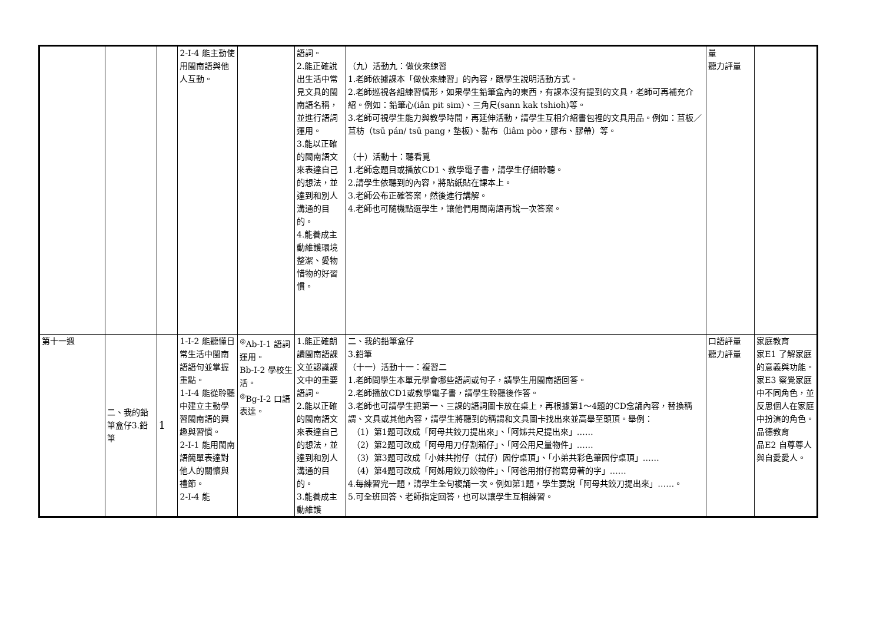| | | | 2-Ⅰ-4 能主動使用閩南語與他人互動。 | | 語詞。 2.能正確說出生活中常見文具的閩南語名稱，並進行語詞運用。 3.能以正確的閩南語文來表達自己的想法，並達到和別人溝通的目的。 4.能養成主動維護環境整潔、愛物惜物的好習慣。 | （九）活動九：做伙來練習 1.老師依據課本「做伙來練習」的內容，跟學生說明活動方式。 2.老師巡視各組練習情形，如果學生鉛筆盒內的東西，有課本沒有提到的文具，老師可再補充介紹。例如：鉛筆心(iân pit sim)、三角尺(sann kak tshioh)等。 3.老師可視學生能力與教學時間，再延伸活動，請學生互相介紹書包裡的文具用品。例如：苴板／苴枋（tsū pán/ tsū pang，墊板)、黏布（liâm pòo，膠布、膠帶）等。 （十）活動十：聽看覓 1.老師念題目或播放CD1、教學電子書，請學生仔細聆聽。 2.請學生依聽到的內容，將貼紙貼在課本上。 3.老師公布正確答案，然後進行講解。 4.老師也可隨機點選學生，讓他們用閩南語再說一次答案。 | 量 聽力評量 | |
| 第十一週 | 二、我的鉛筆盒仔3.鉛筆 | 1 | 1-Ⅰ-2 能聽懂日常生活中閩南語語句並掌握重點。 1-Ⅰ-4 能從聆聽中建立主動學習閩南語的興趣與習慣。 2-Ⅰ-1 能用閩南語簡單表達對他人的關懷與禮節。 2-Ⅰ-4 能 | <sup>◎</sup>Ab-Ⅰ-1 語詞運用。 Bb-Ⅰ-2 學校生活。 <sup>◎</sup>Bg-Ⅰ-2 口語表達。 | 1.能正確朗讀閩南語課文並認識課文中的重要語詞。 2.能以正確的閩南語文來表達自己的想法，並達到和別人溝通的目的。 3.能養成主動維護 | 二、我的鉛筆盒仔 3.鉛筆 （十一）活動十一：複習二 1.老師問學生本單元學會哪些語詞或句子，請學生用閩南語回答。 2.老師播放CD1或教學電子書，請學生聆聽後作答。 3.老師也可請學生把第一、三課的語詞圖卡放在桌上，再根據第1～4題的CD念誦內容，替換稱謂、文具或其他內容，請學生將聽到的稱謂和文具圖卡找出來並高舉至頭頂。舉例： （1）第1題可改成「阿母共鉸刀提出來」、「阿姊共尺提出來」…… （2）第2題可改成「阿母用刀仔割箱仔」、「阿公用尺量物件」…… （3）第3題可改成「小妹共拊仔（拭仔）囥佇桌頂」、「小弟共彩色筆囥佇桌頂」…… （4）第4題可改成「阿姊用鉸刀鉸物件」、「阿爸用拊仔拊寫毋著的字」…… 4.每練習完一題，請學生全句複誦一次。例如第1題，學生要說「阿母共鉸刀提出來」……。 5.可全班回答、老師指定回答，也可以讓學生互相練習。 | 口語評量 聽力評量 | 家庭教育 家E1 了解家庭的意義與功能。 家E3 察覺家庭中不同角色，並反思個人在家庭中扮演的角色。 品德教育 品E2 自尊尊人與自愛愛人。 |